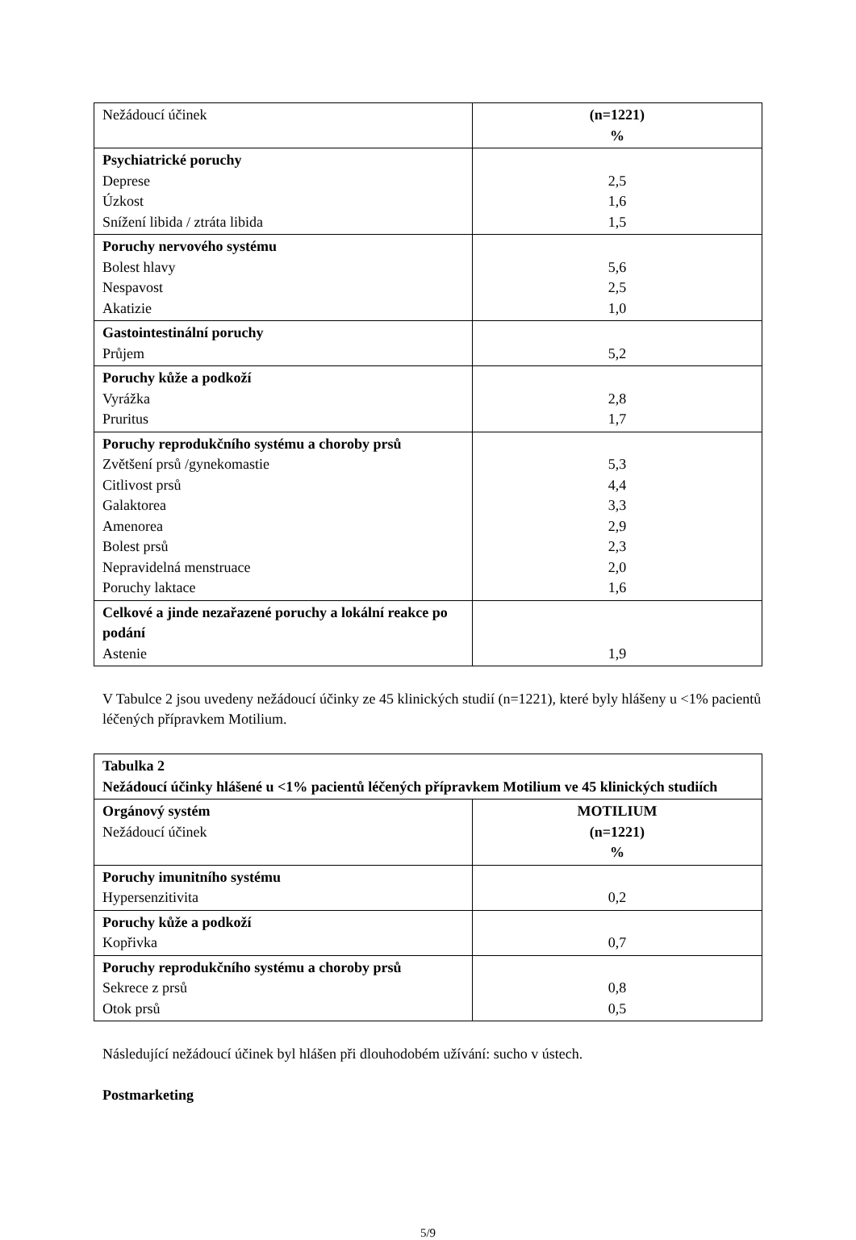| Nežádoucí účinek | (n=1221) % |
| Psychiatrické poruchy Deprese Úzkost Snížení libida / ztráta libida | 2,5 1,6 1,5 |
| Poruchy nervového systému Bolest hlavy Nespavost Akatizie | 5,6 2,5 1,0 |
| Gastointestinální poruchy Průjem | 5,2 |
| Poruchy kůže a podkoží Vyrážka Pruritus | 2,8 1,7 |
| Poruchy reprodukčního systému a choroby prsů Zvětšení prsů /gynekomastie Citlivost prsů Galaktorea Amenorea Bolest prsů Nepravidelná menstruace Poruchy laktace | 5,3 4,4 3,3 2,9 2,3 2,0 1,6 |
| Celkové a jinde nezařazené poruchy a lokální reakce po podání Astenie | 1,9 |
V Tabulce 2 jsou uvedeny nežádoucí účinky ze 45 klinických studií (n=1221), které byly hlášeny u <1% pacientů léčených přípravkem Motilium.
| Tabulka 2 Nežádoucí účinky hlášené u <1% pacientů léčených přípravkem Motilium ve 45 klinických studiích | |
| Orgánový systém Nežádoucí účinek | MOTILIUM (n=1221) % |
| Poruchy imunitního systému Hypersenzitivita | 0,2 |
| Poruchy kůže a podkoží Kopřivka | 0,7 |
| Poruchy reprodukčního systému a choroby prsů Sekrece z prsů Otok prsů | 0,8 0,5 |
Následující nežádoucí účinek byl hlášen při dlouhodobém užívání: sucho v ústech.
Postmarketing
5/9